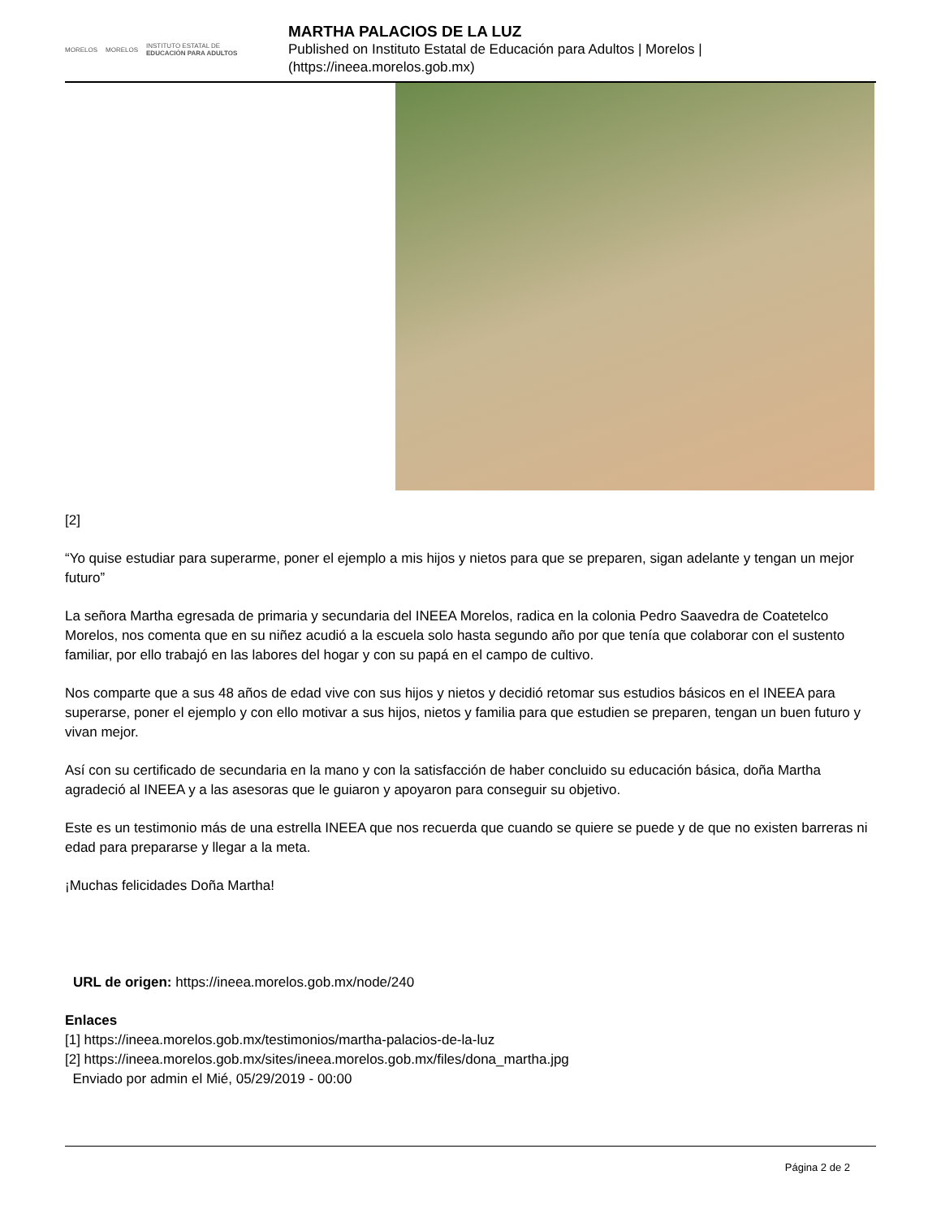MORELOS MORELOS INSTITUTO ESTATAL DE
EDUCACIÓN PARA ADULTOS
MARTHA PALACIOS DE LA LUZ
Published on Instituto Estatal de Educación para Adultos | Morelos |
(https://ineea.morelos.gob.mx)
[2]
“Yo quise estudiar para superarme, poner el ejemplo a mis hijos y nietos para que se preparen, sigan adelante y tengan un mejor futuro”
La señora Martha egresada de primaria y secundaria del INEEA Morelos, radica en la colonia Pedro Saavedra de Coatetelco Morelos, nos comenta que en su niñez acudió a la escuela solo hasta segundo año por que tenía que colaborar con el sustento familiar, por ello trabajó en las labores del hogar y con su papá en el campo de cultivo.
Nos comparte que a sus 48 años de edad vive con sus hijos y nietos y decidió retomar sus estudios básicos en el INEEA para superarse, poner el ejemplo y con ello motivar a sus hijos, nietos y familia para que estudien se preparen, tengan un buen futuro y vivan mejor.
Así con su certificado de secundaria en la mano y con la satisfacción de haber concluido su educación básica, doña Martha agradeció al INEEA y a las asesoras que le guiaron y apoyaron para conseguir su objetivo.
Este es un testimonio más de una estrella INEEA que nos recuerda que cuando se quiere se puede y de que no existen barreras ni edad para prepararse y llegar a la meta.
¡Muchas felicidades Doña Martha!
URL de origen: https://ineea.morelos.gob.mx/node/240
Enlaces
[1] https://ineea.morelos.gob.mx/testimonios/martha-palacios-de-la-luz
[2] https://ineea.morelos.gob.mx/sites/ineea.morelos.gob.mx/files/dona_martha.jpg
Enviado por admin el Mié, 05/29/2019 - 00:00
Página 2 de 2